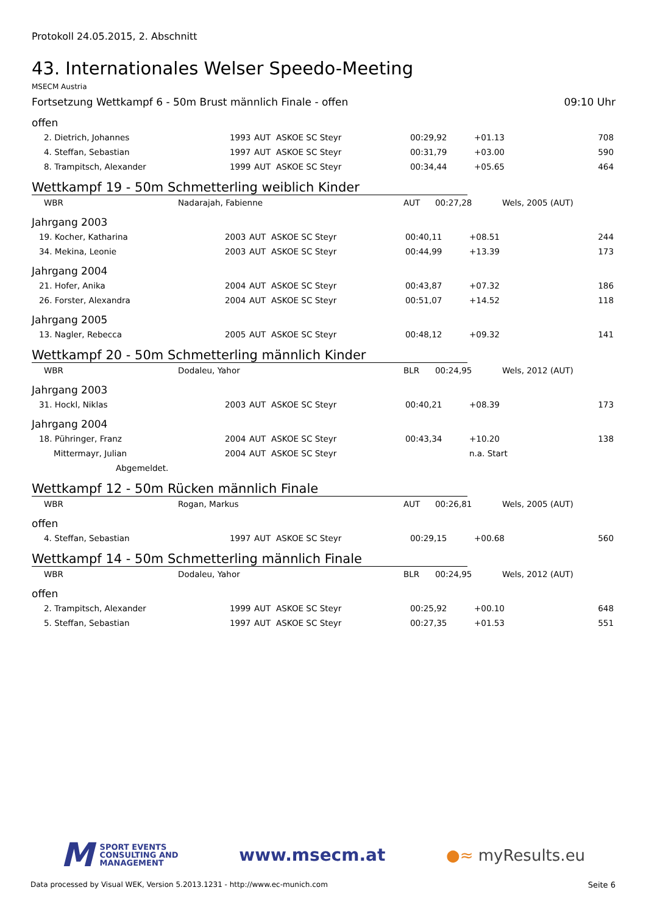Protokoll 24.05.2015, 2. Abschnitt
43. Internationales Welser Speedo-Meeting
MSECM Austria
Fortsetzung Wettkampf 6 - 50m Brust männlich Finale - offen 09:10 Uhr
offen
| 2. Dietrich, Johannes | 1993 | AUT | ASKOE SC Steyr | 00:29,92 | +01.13 | 708 |
| 4. Steffan, Sebastian | 1997 | AUT | ASKOE SC Steyr | 00:31,79 | +03.00 | 590 |
| 8. Trampitsch, Alexander | 1999 | AUT | ASKOE SC Steyr | 00:34,44 | +05.65 | 464 |
Wettkampf 19 - 50m Schmetterling weiblich Kinder
| WBR | Nadarajah, Fabienne | AUT | 00:27,28 | Wels, 2005 (AUT) |
Jahrgang 2003
| 19. Kocher, Katharina | 2003 | AUT | ASKOE SC Steyr | 00:40,11 | +08.51 | 244 |
| 34. Mekina, Leonie | 2003 | AUT | ASKOE SC Steyr | 00:44,99 | +13.39 | 173 |
Jahrgang 2004
| 21. Hofer, Anika | 2004 | AUT | ASKOE SC Steyr | 00:43,87 | +07.32 | 186 |
| 26. Forster, Alexandra | 2004 | AUT | ASKOE SC Steyr | 00:51,07 | +14.52 | 118 |
Jahrgang 2005
| 13. Nagler, Rebecca | 2005 | AUT | ASKOE SC Steyr | 00:48,12 | +09.32 | 141 |
Wettkampf 20 - 50m Schmetterling männlich Kinder
| WBR | Dodaleu, Yahor | BLR | 00:24,95 | Wels, 2012 (AUT) |
Jahrgang 2003
| 31. Hockl, Niklas | 2003 | AUT | ASKOE SC Steyr | 00:40,21 | +08.39 | 173 |
Jahrgang 2004
| 18. Pühringer, Franz | 2004 | AUT | ASKOE SC Steyr | 00:43,34 | +10.20 | 138 |
| Mittermayr, Julian | 2004 | AUT | ASKOE SC Steyr | | n.a. Start | |
| Abgemeldet. | | | | | | |
Wettkampf 12 - 50m Rücken männlich Finale
| WBR | Rogan, Markus | AUT | 00:26,81 | Wels, 2005 (AUT) |
offen
| 4. Steffan, Sebastian | 1997 | AUT | ASKOE SC Steyr | 00:29,15 | +00.68 | 560 |
Wettkampf 14 - 50m Schmetterling männlich Finale
| WBR | Dodaleu, Yahor | BLR | 00:24,95 | Wels, 2012 (AUT) |
offen
| 2. Trampitsch, Alexander | 1999 | AUT | ASKOE SC Steyr | 00:25,92 | +00.10 | 648 |
| 5. Steffan, Sebastian | 1997 | AUT | ASKOE SC Steyr | 00:27,35 | +01.53 | 551 |
M SPORT EVENTS
CONSULTING AND
MANAGEMENT
www.msecm.at ●≈ myResults.eu
Data processed by Visual WEK, Version 5.2013.1231 - http://www.ec-munich.com Seite 6